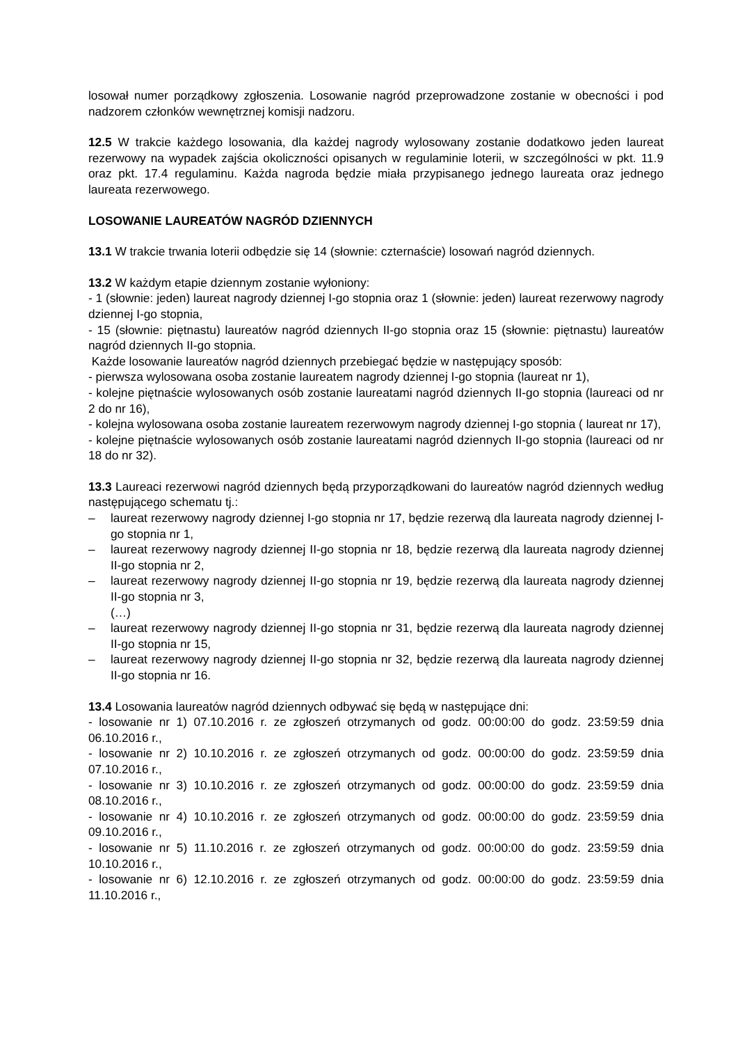losował numer porządkowy zgłoszenia. Losowanie nagród przeprowadzone zostanie w obecności i pod nadzorem członków wewnętrznej komisji nadzoru.
12.5 W trakcie każdego losowania, dla każdej nagrody wylosowany zostanie dodatkowo jeden laureat rezerwowy na wypadek zajścia okoliczności opisanych w regulaminie loterii, w szczególności w pkt. 11.9 oraz pkt. 17.4 regulaminu. Każda nagroda będzie miała przypisanego jednego laureata oraz jednego laureata rezerwowego.
LOSOWANIE LAUREATÓW NAGRÓD DZIENNYCH
13.1 W trakcie trwania loterii odbędzie się 14 (słownie: czternaście) losowań nagród dziennych.
13.2 W każdym etapie dziennym zostanie wyłoniony:
- 1 (słownie: jeden) laureat nagrody dziennej I-go stopnia oraz 1 (słownie: jeden) laureat rezerwowy nagrody dziennej I-go stopnia,
- 15 (słownie: piętnastu) laureatów nagród dziennych II-go stopnia oraz 15 (słownie: piętnastu) laureatów nagród dziennych II-go stopnia.
Każde losowanie laureatów nagród dziennych przebiegać będzie w następujący sposób:
- pierwsza wylosowana osoba zostanie laureatem nagrody dziennej I-go stopnia (laureat nr 1),
- kolejne piętnaście wylosowanych osób zostanie laureatami nagród dziennych II-go stopnia (laureaci od nr 2 do nr 16),
- kolejna wylosowana osoba zostanie laureatem rezerwowym nagrody dziennej I-go stopnia ( laureat nr 17),
- kolejne piętnaście wylosowanych osób zostanie laureatami nagród dziennych II-go stopnia (laureaci od nr 18 do nr 32).
13.3 Laureaci rezerwowi nagród dziennych będą przyporządkowani do laureatów nagród dziennych według następującego schematu tj.:
– laureat rezerwowy nagrody dziennej I-go stopnia nr 17, będzie rezerwą dla laureata nagrody dziennej I-go stopnia nr 1,
– laureat rezerwowy nagrody dziennej II-go stopnia nr 18, będzie rezerwą dla laureata nagrody dziennej II-go stopnia nr 2,
– laureat rezerwowy nagrody dziennej II-go stopnia nr 19, będzie rezerwą dla laureata nagrody dziennej II-go stopnia nr 3,
(…)
– laureat rezerwowy nagrody dziennej II-go stopnia nr 31, będzie rezerwą dla laureata nagrody dziennej II-go stopnia nr 15,
– laureat rezerwowy nagrody dziennej II-go stopnia nr 32, będzie rezerwą dla laureata nagrody dziennej II-go stopnia nr 16.
13.4 Losowania laureatów nagród dziennych odbywać się będą w następujące dni:
- losowanie nr 1) 07.10.2016 r. ze zgłoszeń otrzymanych od godz. 00:00:00 do godz. 23:59:59 dnia 06.10.2016 r.,
- losowanie nr 2) 10.10.2016 r. ze zgłoszeń otrzymanych od godz. 00:00:00 do godz. 23:59:59 dnia 07.10.2016 r.,
- losowanie nr 3) 10.10.2016 r. ze zgłoszeń otrzymanych od godz. 00:00:00 do godz. 23:59:59 dnia 08.10.2016 r.,
- losowanie nr 4) 10.10.2016 r. ze zgłoszeń otrzymanych od godz. 00:00:00 do godz. 23:59:59 dnia 09.10.2016 r.,
- losowanie nr 5) 11.10.2016 r. ze zgłoszeń otrzymanych od godz. 00:00:00 do godz. 23:59:59 dnia 10.10.2016 r.,
- losowanie nr 6) 12.10.2016 r. ze zgłoszeń otrzymanych od godz. 00:00:00 do godz. 23:59:59 dnia 11.10.2016 r.,